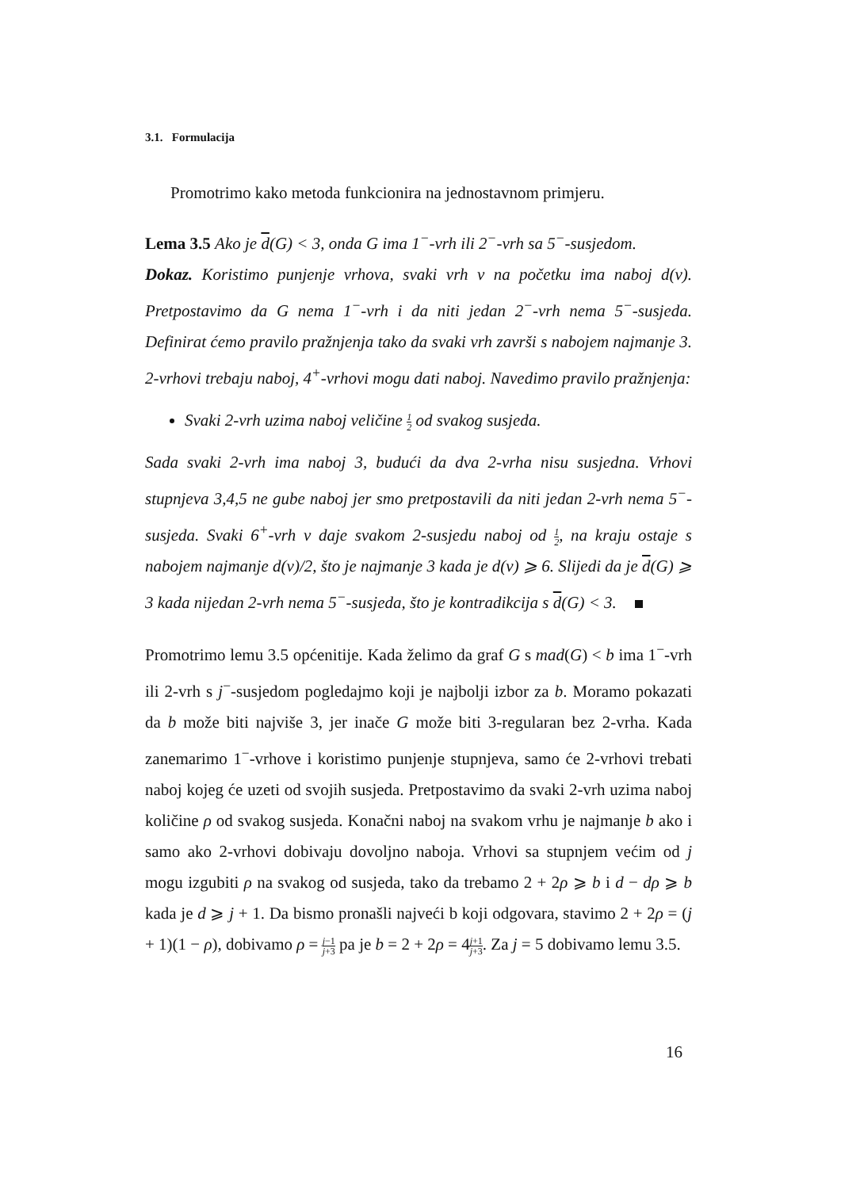3.1. Formulacija
Promotrimo kako metoda funkcionira na jednostavnom primjeru.
Lema 3.5 Ako je d(G) < 3, onda G ima 1<sup>−</sup>-vrh ili 2<sup>−</sup>-vrh sa 5<sup>−</sup>-susjedom.
Dokaz. Koristimo punjenje vrhova, svaki vrh v na početku ima naboj d(v). Pretpostavimo da G nema 1<sup>−</sup>-vrh i da niti jedan 2<sup>−</sup>-vrh nema 5<sup>−</sup>-susjeda. Definirat ćemo pravilo pražnjenja tako da svaki vrh završi s nabojem najmanje 3. 2-vrhovi trebaju naboj, 4<sup>+</sup>-vrhovi mogu dati naboj. Navedimo pravilo pražnjenja:
Svaki 2-vrh uzima naboj veličine 1 2 od svakog susjeda.
Sada svaki 2-vrh ima naboj 3, budući da dva 2-vrha nisu susjedna. Vrhovi stupnjeva 3,4,5 ne gube naboj jer smo pretpostavili da niti jedan 2-vrh nema 5<sup>−</sup>-susjeda. Svaki 6<sup>+</sup>-vrh v daje svakom 2-susjedu naboj od 1 2, na kraju ostaje s nabojem najmanje d(v)/2, što je najmanje 3 kada je d(v) ⩾ 6. Slijedi da je d(G) ⩾ 3 kada nijedan 2-vrh nema 5<sup>−</sup>-susjeda, što je kontradikcija s d(G) < 3.
Promotrimo lemu 3.5 općenitije. Kada želimo da graf G s mad(G) < b ima 1<sup>−</sup>-vrh ili 2-vrh s j<sup>−</sup>-susjedom pogledajmo koji je najbolji izbor za b. Moramo pokazati da b može biti najviše 3, jer inače G može biti 3-regularan bez 2-vrha. Kada zanemarimo 1<sup>−</sup>-vrhove i koristimo punjenje stupnjeva, samo će 2-vrhovi trebati naboj kojeg će uzeti od svojih susjeda. Pretpostavimo da svaki 2-vrh uzima naboj količine ρ od svakog susjeda. Konačni naboj na svakom vrhu je najmanje b ako i samo ako 2-vrhovi dobivaju dovoljno naboja. Vrhovi sa stupnjem većim od j mogu izgubiti ρ na svakog od susjeda, tako da trebamo 2 + 2ρ ⩾ b i d − dρ ⩾ b kada je d ⩾ j + 1. Da bismo pronašli najveći b koji odgovara, stavimo 2 + 2ρ = (j + 1)(1 − ρ), dobivamo ρ = j−1 j+3 pa je b = 2 + 2ρ = 4j+1 j+3. Za j = 5 dobivamo lemu 3.5.
16